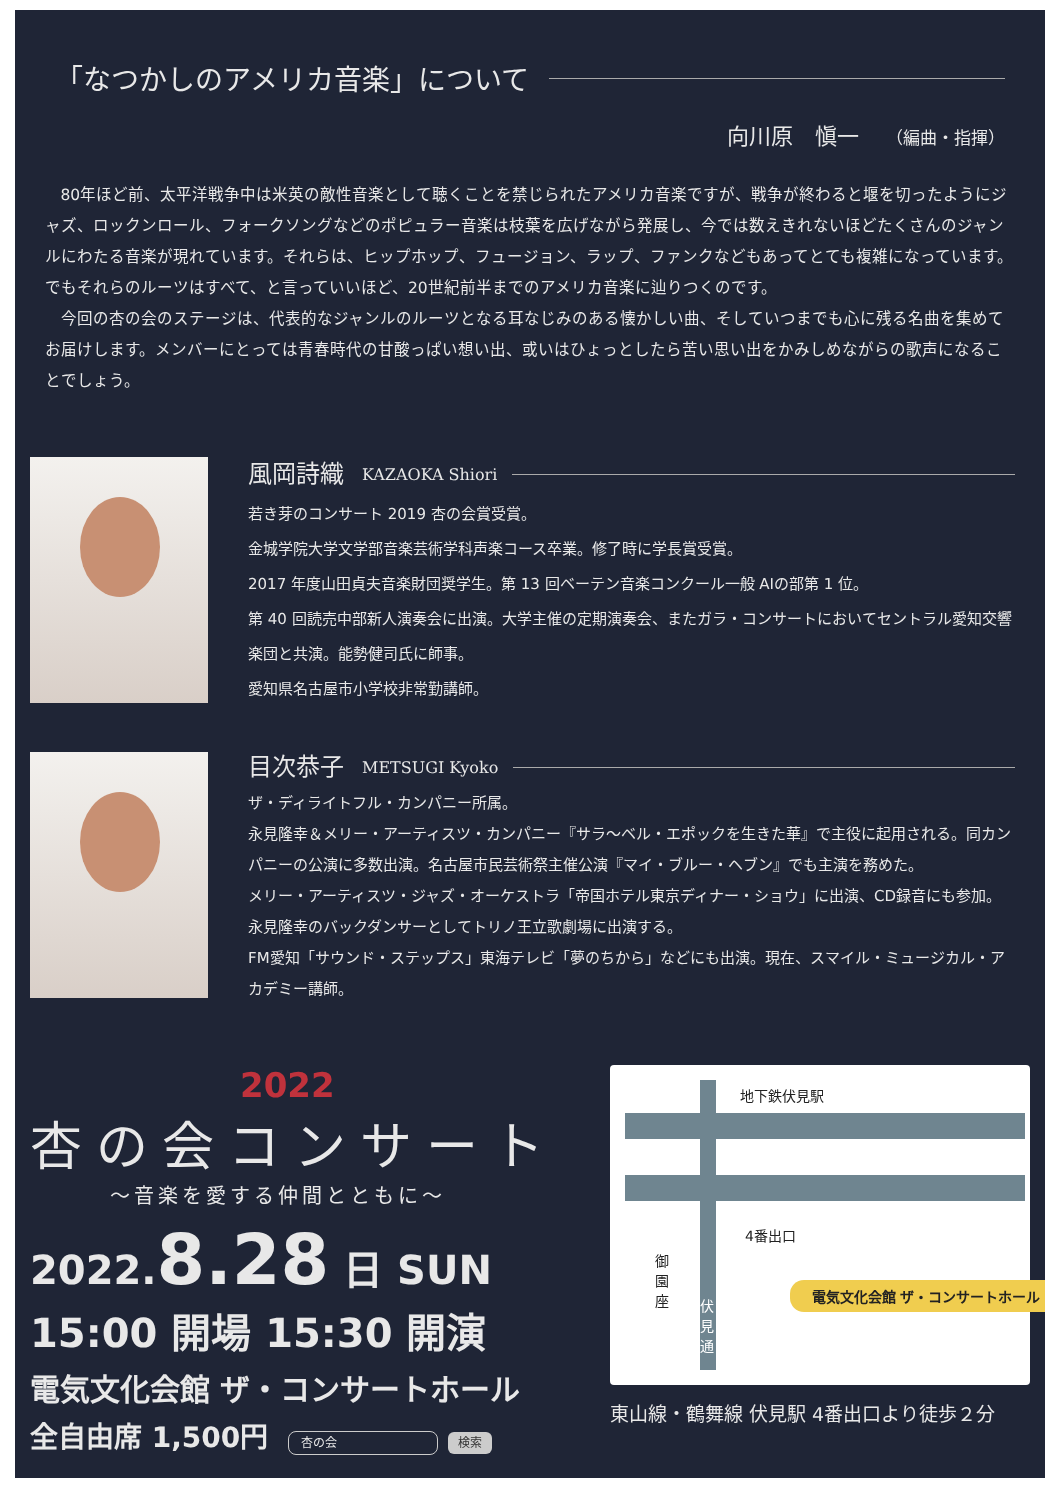「なつかしのアメリカ音楽」について
向川原　愼一 （編曲・指揮）
80年ほど前、太平洋戦争中は米英の敵性音楽として聴くことを禁じられたアメリカ音楽ですが、戦争が終わると堰を切ったようにジャズ、ロックンロール、フォークソングなどのポピュラー音楽は枝葉を広げながら発展し、今では数えきれないほどたくさんのジャンルにわたる音楽が現れています。それらは、ヒップホップ、フュージョン、ラップ、ファンクなどもあってとても複雑になっています。でもそれらのルーツはすべて、と言っていいほど、20世紀前半までのアメリカ音楽に辿りつくのです。
今回の杏の会のステージは、代表的なジャンルのルーツとなる耳なじみのある懐かしい曲、そしていつまでも心に残る名曲を集めてお届けします。メンバーにとっては青春時代の甘酸っぱい想い出、或いはひょっとしたら苦い思い出をかみしめながらの歌声になることでしょう。
風岡詩織 KAZAOKA Shiori
若き芽のコンサート 2019 杏の会賞受賞。
金城学院大学文学部音楽芸術学科声楽コース卒業。修了時に学長賞受賞。
2017 年度山田貞夫音楽財団奨学生。第 13 回ベーテン音楽コンクール一般 AIの部第 1 位。
第 40 回読売中部新人演奏会に出演。大学主催の定期演奏会、またガラ・コンサートにおいてセントラル愛知交響楽団と共演。能勢健司氏に師事。
愛知県名古屋市小学校非常勤講師。
目次恭子 METSUGI Kyoko
ザ・ディライトフル・カンパニー所属。
永見隆幸＆メリー・アーティスツ・カンパニー『サラ〜ベル・エポックを生きた華』で主役に起用される。同カンパニーの公演に多数出演。名古屋市民芸術祭主催公演『マイ・ブルー・ヘブン』でも主演を務めた。
メリー・アーティスツ・ジャズ・オーケストラ「帝国ホテル東京ディナー・ショウ」に出演、CD録音にも参加。永見隆幸のバックダンサーとしてトリノ王立歌劇場に出演する。
FM愛知「サウンド・ステップス」東海テレビ「夢のちから」などにも出演。現在、スマイル・ミュージカル・アカデミー講師。
2022
杏の会コンサート
〜音楽を愛する仲間とともに〜
2022.8.28 日 SUN　15:00 開場 15:30 開演
電気文化会館 ザ・コンサートホール
全自由席 1,500円 杏の会 検索
地下鉄伏見駅
4番出口
御園座
伏見通
電気文化会館 ザ・コンサートホール
東山線・鶴舞線 伏見駅 4番出口より徒歩２分